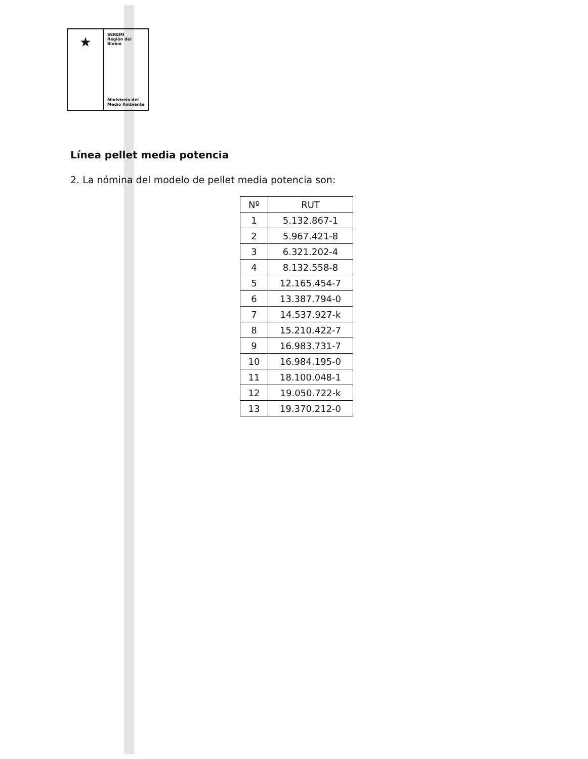★
SEREMI
Región del Biobío
Ministerio del
Medio Ambiente
Línea pellet media potencia
2. La nómina del modelo de pellet media potencia son:
| Nº | RUT |
| --- | --- |
| 1 | 5.132.867-1 |
| 2 | 5.967.421-8 |
| 3 | 6.321.202-4 |
| 4 | 8.132.558-8 |
| 5 | 12.165.454-7 |
| 6 | 13.387.794-0 |
| 7 | 14.537.927-k |
| 8 | 15.210.422-7 |
| 9 | 16.983.731-7 |
| 10 | 16.984.195-0 |
| 11 | 18.100.048-1 |
| 12 | 19.050.722-k |
| 13 | 19.370.212-0 |